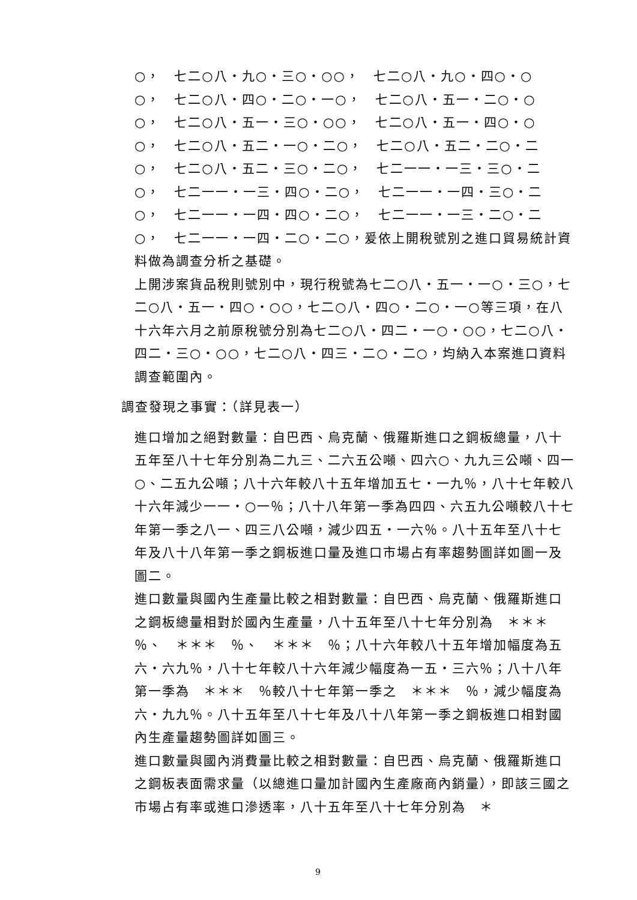○，　七二○八‧九○‧三○‧○○，　七二○八‧九○‧四○‧○
○，　七二○八‧四○‧二○‧一○，　七二○八‧五一‧二○‧○
○，　七二○八‧五一‧三○‧○○，　七二○八‧五一‧四○‧○
○，　七二○八‧五二‧一○‧二○，　七二○八‧五二‧二○‧二
○，　七二○八‧五二‧三○‧二○，　七二一一‧一三‧三○‧二
○，　七二一一‧一三‧四○‧二○，　七二一一‧一四‧三○‧二
○，　七二一一‧一四‧四○‧二○，　七二一一‧一三‧二○‧二
○，　七二一一‧一四‧二○‧二○，爰依上開稅號別之進口貿易統計資料做為調查分析之基礎。
上開涉案貨品稅則號別中，現行稅號為七二○八‧五一‧一○‧三○，七二○八‧五一‧四○‧○○，七二○八‧四○‧二○‧一○等三項，在八十六年六月之前原稅號分別為七二○八‧四二‧一○‧○○，七二○八‧四二‧三○‧○○，七二○八‧四三‧二○‧二○，均納入本案進口資料調查範圍內。
調查發現之事實：（詳見表一）
進口增加之絕對數量：自巴西、烏克蘭、俄羅斯進口之鋼板總量，八十五年至八十七年分別為二九三、二六五公噸、四六○、九九三公噸、四一○、二五九公噸；八十六年較八十五年增加五七‧一九％，八十七年較八十六年減少一一‧○一％；八十八年第一季為四四、六五九公噸較八十七年第一季之八一、四三八公噸，減少四五‧一六％。八十五年至八十七年及八十八年第一季之鋼板進口量及進口市場占有率趨勢圖詳如圖一及圖二。
進口數量與國內生產量比較之相對數量：自巴西、烏克蘭、俄羅斯進口之鋼板總量相對於國內生產量，八十五年至八十七年分別為　＊＊＊　％、　＊＊＊　％、　＊＊＊　％；八十六年較八十五年增加幅度為五六‧六九％，八十七年較八十六年減少幅度為一五‧三六％；八十八年第一季為　＊＊＊　％較八十七年第一季之　＊＊＊　％，減少幅度為六‧九九％。八十五年至八十七年及八十八年第一季之鋼板進口相對國內生產量趨勢圖詳如圖三。
進口數量與國內消費量比較之相對數量：自巴西、烏克蘭、俄羅斯進口之鋼板表面需求量（以總進口量加計國內生產廠商內銷量），即該三國之市場占有率或進口滲透率，八十五年至八十七年分別為　＊
9